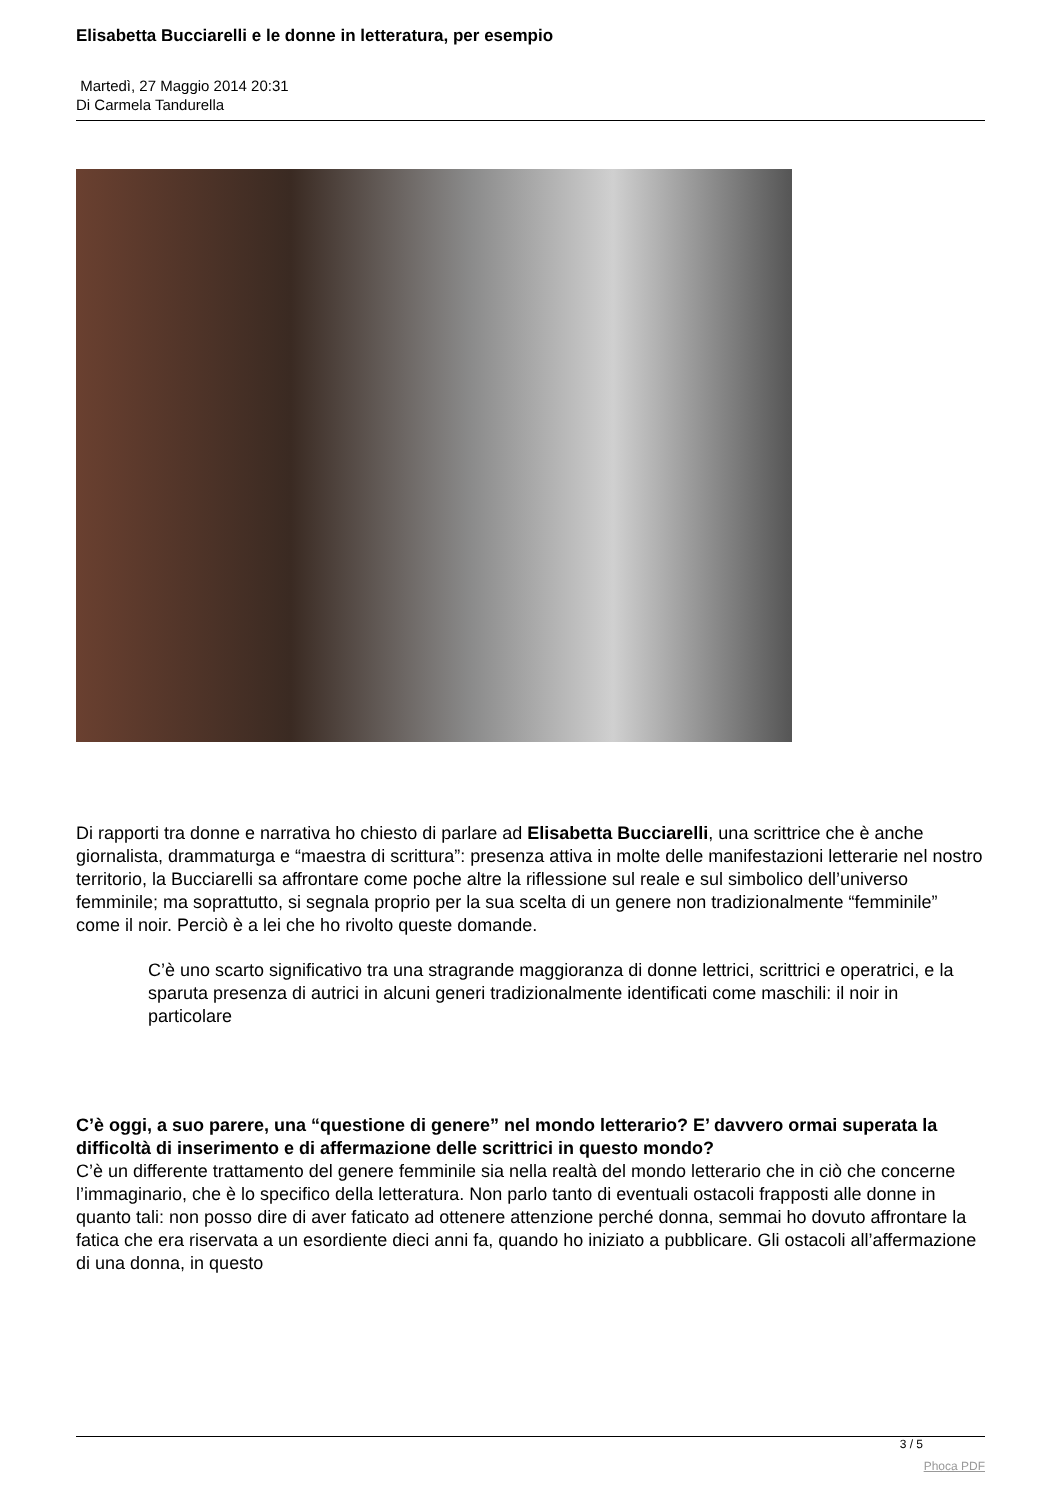Elisabetta Bucciarelli e le donne in letteratura, per esempio
Martedì, 27 Maggio 2014 20:31
Di Carmela Tandurella
Di rapporti tra donne e narrativa ho chiesto di parlare ad Elisabetta Bucciarelli, una scrittrice che è anche giornalista, drammaturga e “maestra di scrittura”: presenza attiva in molte delle manifestazioni letterarie nel nostro territorio, la Bucciarelli sa affrontare come poche altre la riflessione sul reale e sul simbolico dell’universo femminile; ma soprattutto, si segnala proprio per la sua scelta di un genere non tradizionalmente “femminile” come il noir. Perciò è a lei che ho rivolto queste domande.
C’è uno scarto significativo tra una stragrande maggioranza di donne lettrici, scrittrici e operatrici, e la sparuta presenza di autrici in alcuni generi tradizionalmente identificati come maschili: il noir in particolare
C’è oggi, a suo parere, una “questione di genere” nel mondo letterario? E’ davvero ormai superata la difficoltà di inserimento e di affermazione delle scrittrici in questo mondo?
C’è un differente trattamento del genere femminile sia nella realtà del mondo letterario che in ciò che concerne l’immaginario, che è lo specifico della letteratura. Non parlo tanto di eventuali ostacoli frapposti alle donne in quanto tali: non posso dire di aver faticato ad ottenere attenzione perché donna, semmai ho dovuto affrontare la fatica che era riservata a un esordiente dieci anni fa, quando ho iniziato a pubblicare. Gli ostacoli all’affermazione di una donna, in questo
3 / 5
Phoca PDF